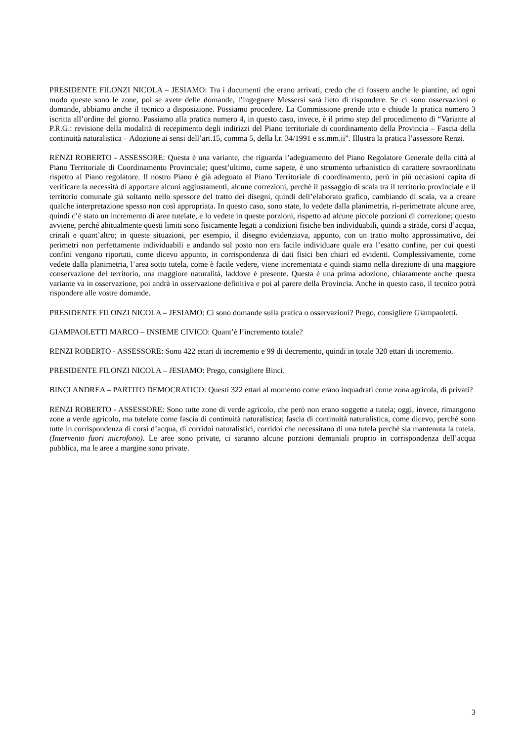PRESIDENTE FILONZI NICOLA – JESIAMO: Tra i documenti che erano arrivati, credo che ci fossero anche le piantine, ad ogni modo queste sono le zone, poi se avete delle domande, l’ingegnere Messersì sarà lieto di rispondere. Se ci sono osservazioni o domande, abbiamo anche il tecnico a disposizione. Possiamo procedere. La Commissione prende atto e chiude la pratica numero 3 iscritta all’ordine del giorno. Passiamo alla pratica numero 4, in questo caso, invece, è il primo step del procedimento di “Variante al P.R.G.: revisione della modalità di recepimento degli indirizzi del Piano territoriale di coordinamento della Provincia – Fascia della continuità naturalistica – Adozione ai sensi dell’art.15, comma 5, della l.r. 34/1991 e ss.mm.ii”. Illustra la pratica l’assessore Renzi.
RENZI ROBERTO - ASSESSORE: Questa è una variante, che riguarda l’adeguamento del Piano Regolatore Generale della città al Piano Territoriale di Coordinamento Provinciale; quest’ultimo, come sapete, è uno strumento urbanistico di carattere sovraordinato rispetto al Piano regolatore. Il nostro Piano è già adeguato al Piano Territoriale di coordinamento, però in più occasioni capita di verificare la necessità di apportare alcuni aggiustamenti, alcune correzioni, perché il passaggio di scala tra il territorio provinciale e il territorio comunale già soltanto nello spessore del tratto dei disegni, quindi dell’elaborato grafico, cambiando di scala, va a creare qualche interpretazione spesso non così appropriata. In questo caso, sono state, lo vedete dalla planimetria, ri-perimetrate alcune aree, quindi c’è stato un incremento di aree tutelate, e lo vedete in queste porzioni, rispetto ad alcune piccole porzioni di correzione; questo avviene, perché abitualmente questi limiti sono fisicamente legati a condizioni fisiche ben individuabili, quindi a strade, corsi d’acqua, crinali e quant’altro; in queste situazioni, per esempio, il disegno evidenziava, appunto, con un tratto molto approssimativo, dei perimetri non perfettamente individuabili e andando sul posto non era facile individuare quale era l’esatto confine, per cui questi confini vengono riportati, come dicevo appunto, in corrispondenza di dati fisici ben chiari ed evidenti. Complessivamente, come vedete dalla planimetria, l’area sotto tutela, come è facile vedere, viene incrementata e quindi siamo nella direzione di una maggiore conservazione del territorio, una maggiore naturalità, laddove è presente. Questa è una prima adozione, chiaramente anche questa variante va in osservazione, poi andrà in osservazione definitiva e poi al parere della Provincia. Anche in questo caso, il tecnico potrà rispondere alle vostre domande.
PRESIDENTE FILONZI NICOLA – JESIAMO: Ci sono domande sulla pratica o osservazioni? Prego, consigliere Giampaoletti.
GIAMPAOLETTI MARCO – INSIEME CIVICO: Quant’è l’incremento totale?
RENZI ROBERTO - ASSESSORE: Sono 422 ettari di incremento e 99 di decremento, quindi in totale 320 ettari di incremento.
PRESIDENTE FILONZI NICOLA – JESIAMO: Prego, consigliere Binci.
BINCI ANDREA – PARTITO DEMOCRATICO: Questi 322 ettari al momento come erano inquadrati come zona agricola, di privati?
RENZI ROBERTO - ASSESSORE: Sono tutte zone di verde agricolo, che però non erano soggette a tutela; oggi, invece, rimangono zone a verde agricolo, ma tutelate come fascia di continuità naturalistica; fascia di continuità naturalistica, come dicevo, perché sono tutte in corrispondenza di corsi d’acqua, di corridoi naturalistici, corridoi che necessitano di una tutela perché sia mantenuta la tutela. (Intervento fuori microfono). Le aree sono private, ci saranno alcune porzioni demaniali proprio in corrispondenza dell’acqua pubblica, ma le aree a margine sono private.
3